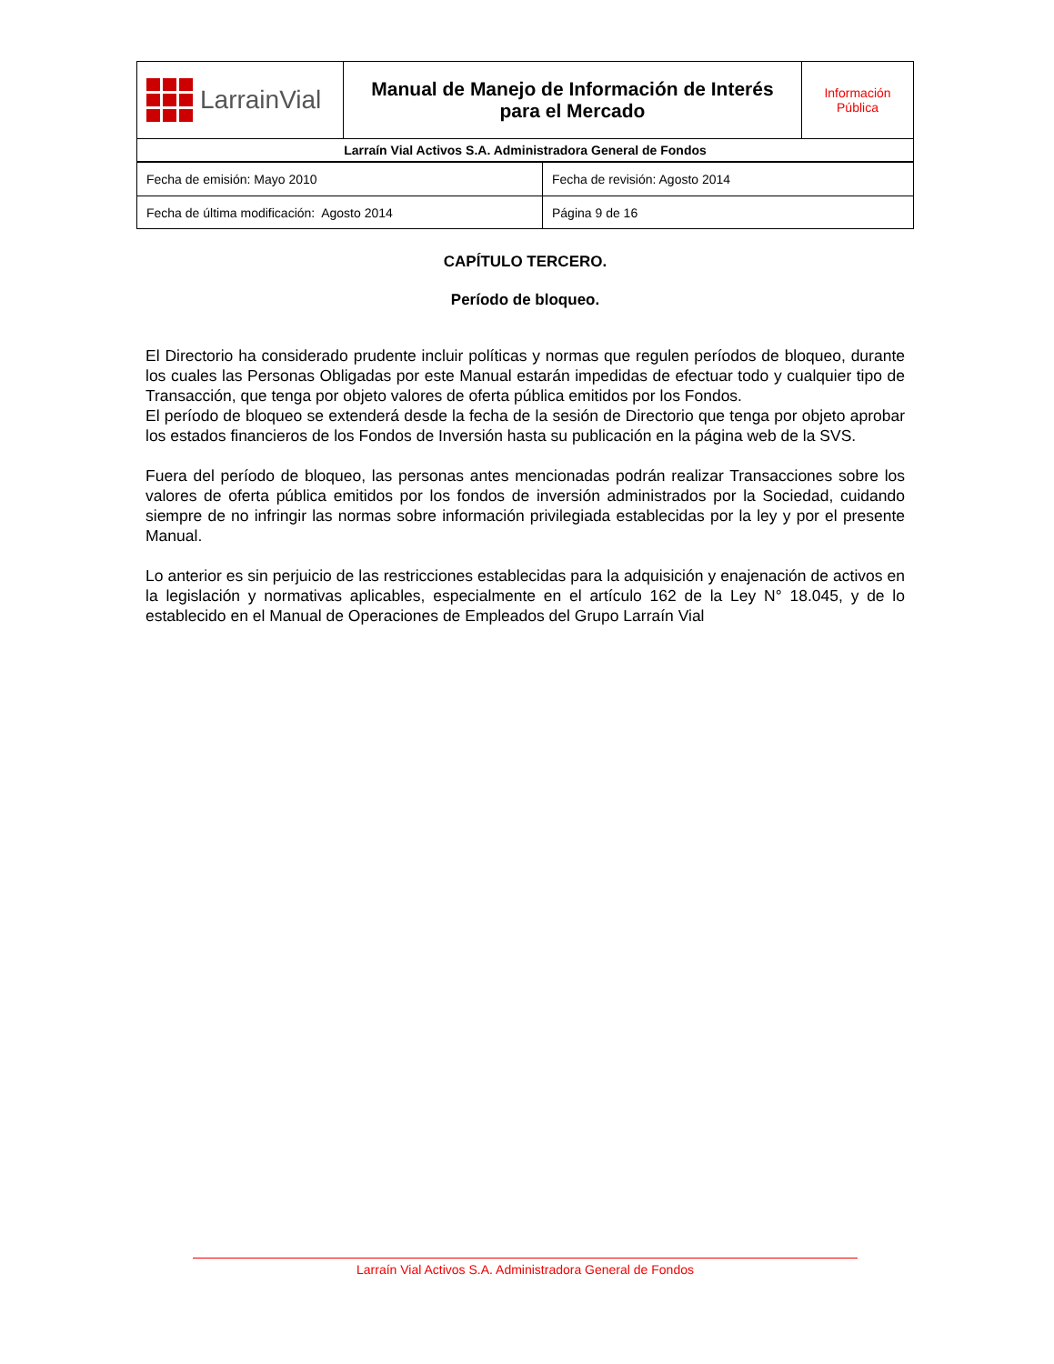| LarrainVial | Manual de Manejo de Información de Interés para el Mercado | Información Pública |
| Larraín Vial Activos S.A. Administradora General de Fondos | | |
| Fecha de emisión: Mayo 2010 | Fecha de revisión: Agosto 2014 |
| Fecha de última modificación: Agosto 2014 | Página 9 de 16 |
CAPÍTULO TERCERO.
Período de bloqueo.
El Directorio ha considerado prudente incluir políticas y normas que regulen períodos de bloqueo, durante los cuales las Personas Obligadas por este Manual estarán impedidas de efectuar todo y cualquier tipo de Transacción, que tenga por objeto valores de oferta pública emitidos por los Fondos.
El período de bloqueo se extenderá desde la fecha de la sesión de Directorio que tenga por objeto aprobar los estados financieros de los Fondos de Inversión hasta su publicación en la página web de la SVS.
Fuera del período de bloqueo, las personas antes mencionadas podrán realizar Transacciones sobre los valores de oferta pública emitidos por los fondos de inversión administrados por la Sociedad, cuidando siempre de no infringir las normas sobre información privilegiada establecidas por la ley y por el presente Manual.
Lo anterior es sin perjuicio de las restricciones establecidas para la adquisición y enajenación de activos en la legislación y normativas aplicables, especialmente en el artículo 162 de la Ley N° 18.045, y de lo establecido en el Manual de Operaciones de Empleados del Grupo Larraín Vial
Larraín Vial Activos S.A. Administradora General de Fondos